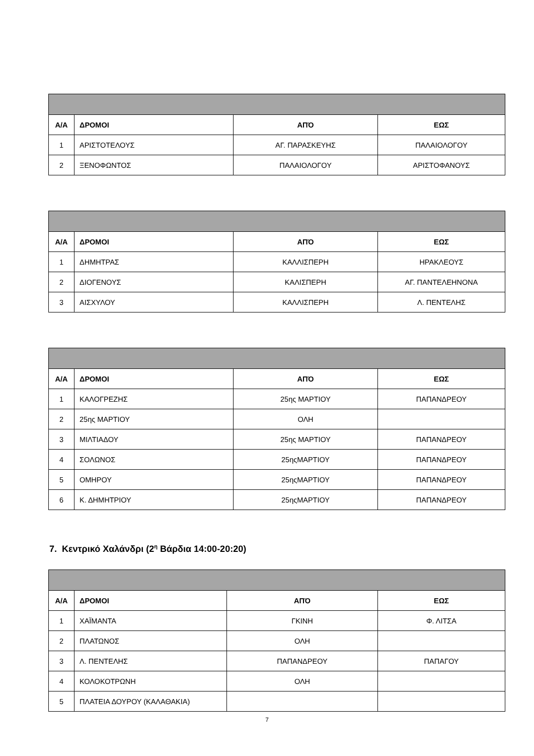| Α/Α | ΔΡΟΜΟΙ | ΑΠΌ | ΕΩΣ |
| --- | --- | --- | --- |
| 1 | ΑΡΙΣΤΟΤΕΛΟΥΣ | ΑΓ. ΠΑΡΑΣΚΕΥΗΣ | ΠΑΛΑΙΟΛΟΓΟΥ |
| 2 | ΞΕΝΟΦΩΝΤΟΣ | ΠΑΛΑΙΟΛΟΓΟΥ | ΑΡΙΣΤΟΦΑΝΟΥΣ |
| Α/Α | ΔΡΟΜΟΙ | ΑΠΌ | ΕΩΣ |
| --- | --- | --- | --- |
| 1 | ΔΗΜΗΤΡΑΣ | ΚΑΛΛΙΣΠΕΡΗ | ΗΡΑΚΛΕΟΥΣ |
| 2 | ΔΙΟΓΕΝΟΥΣ | ΚΑΛΙΣΠΕΡΗ | ΑΓ. ΠΑΝΤΕΛΕΗΝΟΝΑ |
| 3 | ΑΙΣΧΥΛΟΥ | ΚΑΛΛΙΣΠΕΡΗ | Λ. ΠΕΝΤΕΛΗΣ |
| Α/Α | ΔΡΟΜΟΙ | ΑΠΌ | ΕΩΣ |
| --- | --- | --- | --- |
| 1 | ΚΑΛΟΓΡΕΖΗΣ | 25ης ΜΑΡΤΙΟΥ | ΠΑΠΑΝΔΡΕΟΥ |
| 2 | 25ης ΜΑΡΤΙΟΥ | ΟΛΗ | |
| 3 | ΜΙΛΤΙΑΔΟΥ | 25ης ΜΑΡΤΙΟΥ | ΠΑΠΑΝΔΡΕΟΥ |
| 4 | ΣΟΛΩΝΟΣ | 25ηςΜΑΡΤΙΟΥ | ΠΑΠΑΝΔΡΕΟΥ |
| 5 | ΟΜΗΡΟΥ | 25ηςΜΑΡΤΙΟΥ | ΠΑΠΑΝΔΡΕΟΥ |
| 6 | Κ. ΔΗΜΗΤΡΙΟΥ | 25ηςΜΑΡΤΙΟΥ | ΠΑΠΑΝΔΡΕΟΥ |
7. Κεντρικό Χαλάνδρι (2<sup>η</sup> Βάρδια 14:00-20:20)
| Α/Α | ΔΡΟΜΟΙ | ΑΠΌ | ΕΩΣ |
| --- | --- | --- | --- |
| 1 | ΧΑΪΜΑΝΤΑ | ΓΚΙΝΗ | Φ. ΛΙΤΣΑ |
| 2 | ΠΛΑΤΩΝΟΣ | ΟΛΗ | |
| 3 | Λ. ΠΕΝΤΕΛΗΣ | ΠΑΠΑΝΔΡΕΟΥ | ΠΑΠΑΓΟΥ |
| 4 | ΚΟΛΟΚΟΤΡΩΝΗ | ΟΛΗ | |
| 5 | ΠΛΑΤΕΙΑ ΔΟΥΡΟΥ (ΚΑΛΑΘΑΚΙΑ) | | |
7